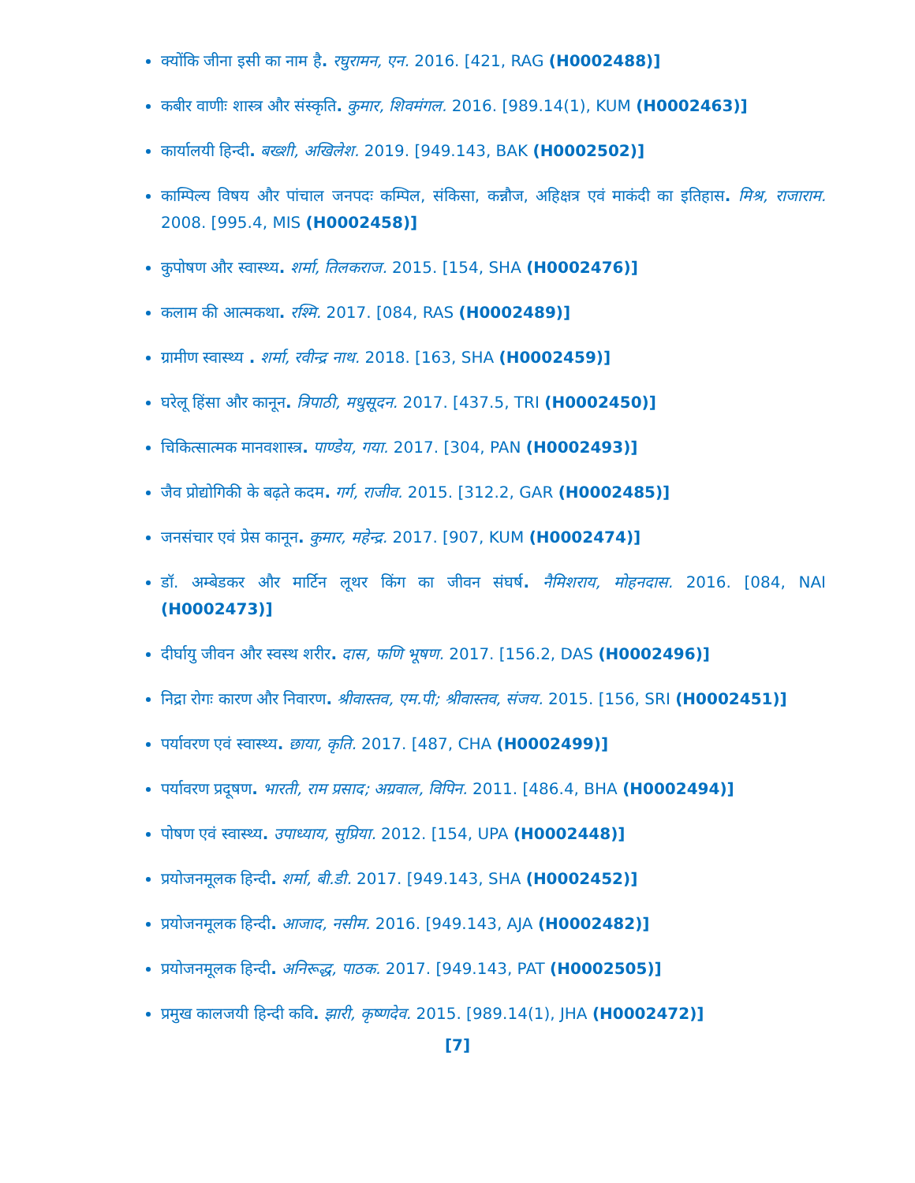क्योंकि जीना इसी का नाम है. रघुरामन, एन. 2016. [421, RAG (H0002488)]
कबीर वाणीः शास्त्र और संस्कृति. कुमार, शिवमंगल. 2016. [989.14(1), KUM (H0002463)]
कार्यालयी हिन्दी. बख्शी, अखिलेश. 2019. [949.143, BAK (H0002502)]
काम्पिल्य विषय और पांचाल जनपदः कम्पिल, संकिसा, कन्नौज, अहिक्षत्र एवं माकंदी का इतिहास. मिश्र, राजाराम. 2008. [995.4, MIS (H0002458)]
कुपोषण और स्वास्थ्य. शर्मा, तिलकराज. 2015. [154, SHA (H0002476)]
कलाम की आत्मकथा. रश्मि. 2017. [084, RAS (H0002489)]
ग्रामीण स्वास्थ्य . शर्मा, रवीन्द्र नाथ. 2018. [163, SHA (H0002459)]
घरेलू हिंसा और कानून. त्रिपाठी, मधुसूदन. 2017. [437.5, TRI (H0002450)]
चिकित्सात्मक मानवशास्त्र. पाण्डेय, गया. 2017. [304, PAN (H0002493)]
जैव प्रोद्योगिकी के बढ़ते कदम. गर्ग, राजीव. 2015. [312.2, GAR (H0002485)]
जनसंचार एवं प्रेस कानून. कुमार, महेन्द्र. 2017. [907, KUM (H0002474)]
डॉ. अम्बेडकर और मार्टिन लूथर किंग का जीवन संघर्ष. नैमिशराय, मोहनदास. 2016. [084, NAI (H0002473)]
दीर्घायु जीवन और स्वस्थ शरीर. दास, फणि भूषण. 2017. [156.2, DAS (H0002496)]
निद्रा रोगः कारण और निवारण. श्रीवास्तव, एम.पी; श्रीवास्तव, संजय. 2015. [156, SRI (H0002451)]
पर्यावरण एवं स्वास्थ्य. छाया, कृति. 2017. [487, CHA (H0002499)]
पर्यावरण प्रदूषण. भारती, राम प्रसाद; अग्रवाल, विपिन. 2011. [486.4, BHA (H0002494)]
पोषण एवं स्वास्थ्य. उपाध्याय, सुप्रिया. 2012. [154, UPA (H0002448)]
प्रयोजनमूलक हिन्दी. शर्मा, बी.डी. 2017. [949.143, SHA (H0002452)]
प्रयोजनमूलक हिन्दी. आजाद, नसीम. 2016. [949.143, AJA (H0002482)]
प्रयोजनमूलक हिन्दी. अनिरूद्ध, पाठक. 2017. [949.143, PAT (H0002505)]
प्रमुख कालजयी हिन्दी कवि. झारी, कृष्णदेव. 2015. [989.14(1), JHA (H0002472)]
[7]